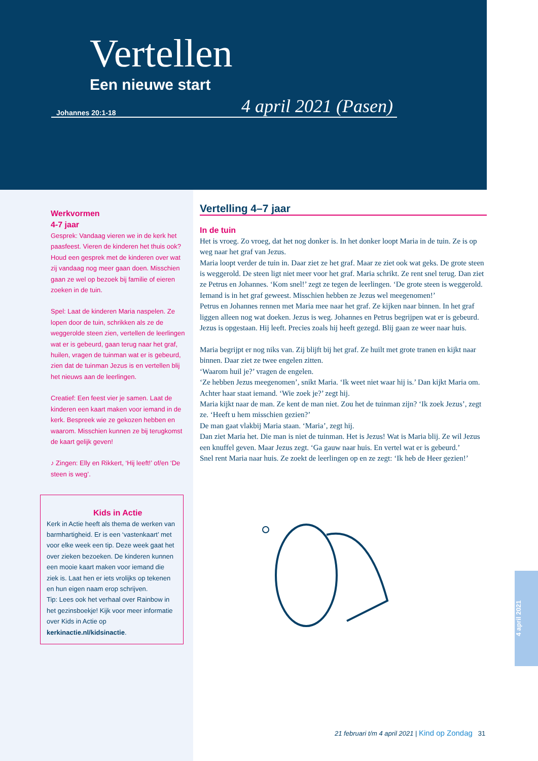Vertellen
Een nieuwe start
Johannes 20:1-18 4 april 2021 (Pasen)
Werkvormen
4-7 jaar
Gesprek: Vandaag vieren we in de kerk het paasfeest. Vieren de kinderen het thuis ook? Houd een gesprek met de kinderen over wat zij vandaag nog meer gaan doen. Misschien gaan ze wel op bezoek bij familie of eieren zoeken in de tuin.
Spel: Laat de kinderen Maria naspelen. Ze lopen door de tuin, schrikken als ze de weggerolde steen zien, vertellen de leerlingen wat er is gebeurd, gaan terug naar het graf, huilen, vragen de tuinman wat er is gebeurd, zien dat de tuinman Jezus is en vertellen blij het nieuws aan de leerlingen.
Creatief: Een feest vier je samen. Laat de kinderen een kaart maken voor iemand in de kerk. Bespreek wie ze gekozen hebben en waarom. Misschien kunnen ze bij terugkomst de kaart gelijk geven!
♪ Zingen: Elly en Rikkert, ‘Hij leeft!’ of/en ‘De steen is weg’.
Kids in Actie
Kerk in Actie heeft als thema de werken van barmhartigheid. Er is een ‘vastenkaart’ met voor elke week een tip. Deze week gaat het over zieken bezoeken. De kinderen kunnen een mooie kaart maken voor iemand die ziek is. Laat hen er iets vrolijks op tekenen en hun eigen naam erop schrijven.
Tip: Lees ook het verhaal over Rainbow in het gezinsboekje! Kijk voor meer informatie over Kids in Actie op kerkinactie.nl/kidsinactie.
Vertelling 4–7 jaar
In de tuin
Het is vroeg. Zo vroeg, dat het nog donker is. In het donker loopt Maria in de tuin. Ze is op weg naar het graf van Jezus.
Maria loopt verder de tuin in. Daar ziet ze het graf. Maar ze ziet ook wat geks. De grote steen is weggerold. De steen ligt niet meer voor het graf. Maria schrikt. Ze rent snel terug. Dan ziet ze Petrus en Johannes. ‘Kom snel!’ zegt ze tegen de leerlingen. ‘De grote steen is weggerold. Iemand is in het graf geweest. Misschien hebben ze Jezus wel meegenomen!’
Petrus en Johannes rennen met Maria mee naar het graf. Ze kijken naar binnen. In het graf liggen alleen nog wat doeken. Jezus is weg. Johannes en Petrus begrijpen wat er is gebeurd. Jezus is opgestaan. Hij leeft. Precies zoals hij heeft gezegd. Blij gaan ze weer naar huis.
Maria begrijpt er nog niks van. Zij blijft bij het graf. Ze huilt met grote tranen en kijkt naar binnen. Daar ziet ze twee engelen zitten.
‘Waarom huil je?’ vragen de engelen.
‘Ze hebben Jezus meegenomen’, snikt Maria. ‘Ik weet niet waar hij is.’ Dan kijkt Maria om.
Achter haar staat iemand. ‘Wie zoek je?’ zegt hij.
Maria kijkt naar de man. Ze kent de man niet. Zou het de tuinman zijn? ‘Ik zoek Jezus’, zegt ze. ‘Heeft u hem misschien gezien?’
De man gaat vlakbij Maria staan. ‘Maria’, zegt hij.
Dan ziet Maria het. Die man is niet de tuinman. Het is Jezus! Wat is Maria blij. Ze wil Jezus een knuffel geven. Maar Jezus zegt. ‘Ga gauw naar huis. En vertel wat er is gebeurd.’
Snel rent Maria naar huis. Ze zoekt de leerlingen op en ze zegt: ‘Ik heb de Heer gezien!’
21 februari t/m 4 april 2021 | Kind op Zondag 31
4 april 2021